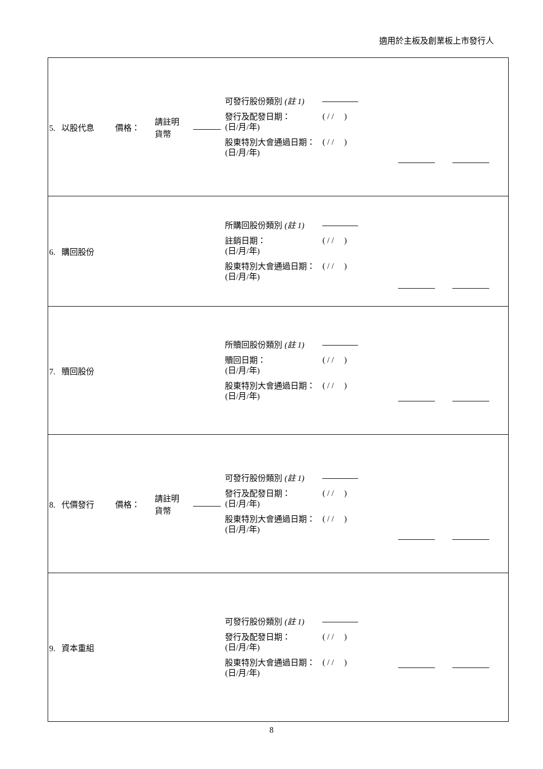適用於主板及創業板上市發行人
| 5. 以股代息 | 價格： | 請註明 貨幣 | | 可發行股份類別 (註 1) 發行及配發日期： (日/月/年) ( / / ) 股東特別大會通過日期： (日/月/年) ( / / ) | |
| 6. 購回股份 | | | | 所購回股份類別 (註 1) 註銷日期： (日/月/年) ( / / ) 股東特別大會通過日期： (日/月/年) ( / / ) | |
| 7. 贖回股份 | | | | 所贖回股份類別 (註 1) 贖回日期： (日/月/年) ( / / ) 股東特別大會通過日期： (日/月/年) ( / / ) | |
| 8. 代價發行 | 價格： | 請註明 貨幣 | | 可發行股份類別 (註 1) 發行及配發日期： (日/月/年) ( / / ) 股東特別大會通過日期： (日/月/年) ( / / ) | |
| 9. 資本重組 | | | | 可發行股份類別 (註 1) 發行及配發日期： (日/月/年) ( / / ) 股東特別大會通過日期： (日/月/年) ( / / ) | |
8